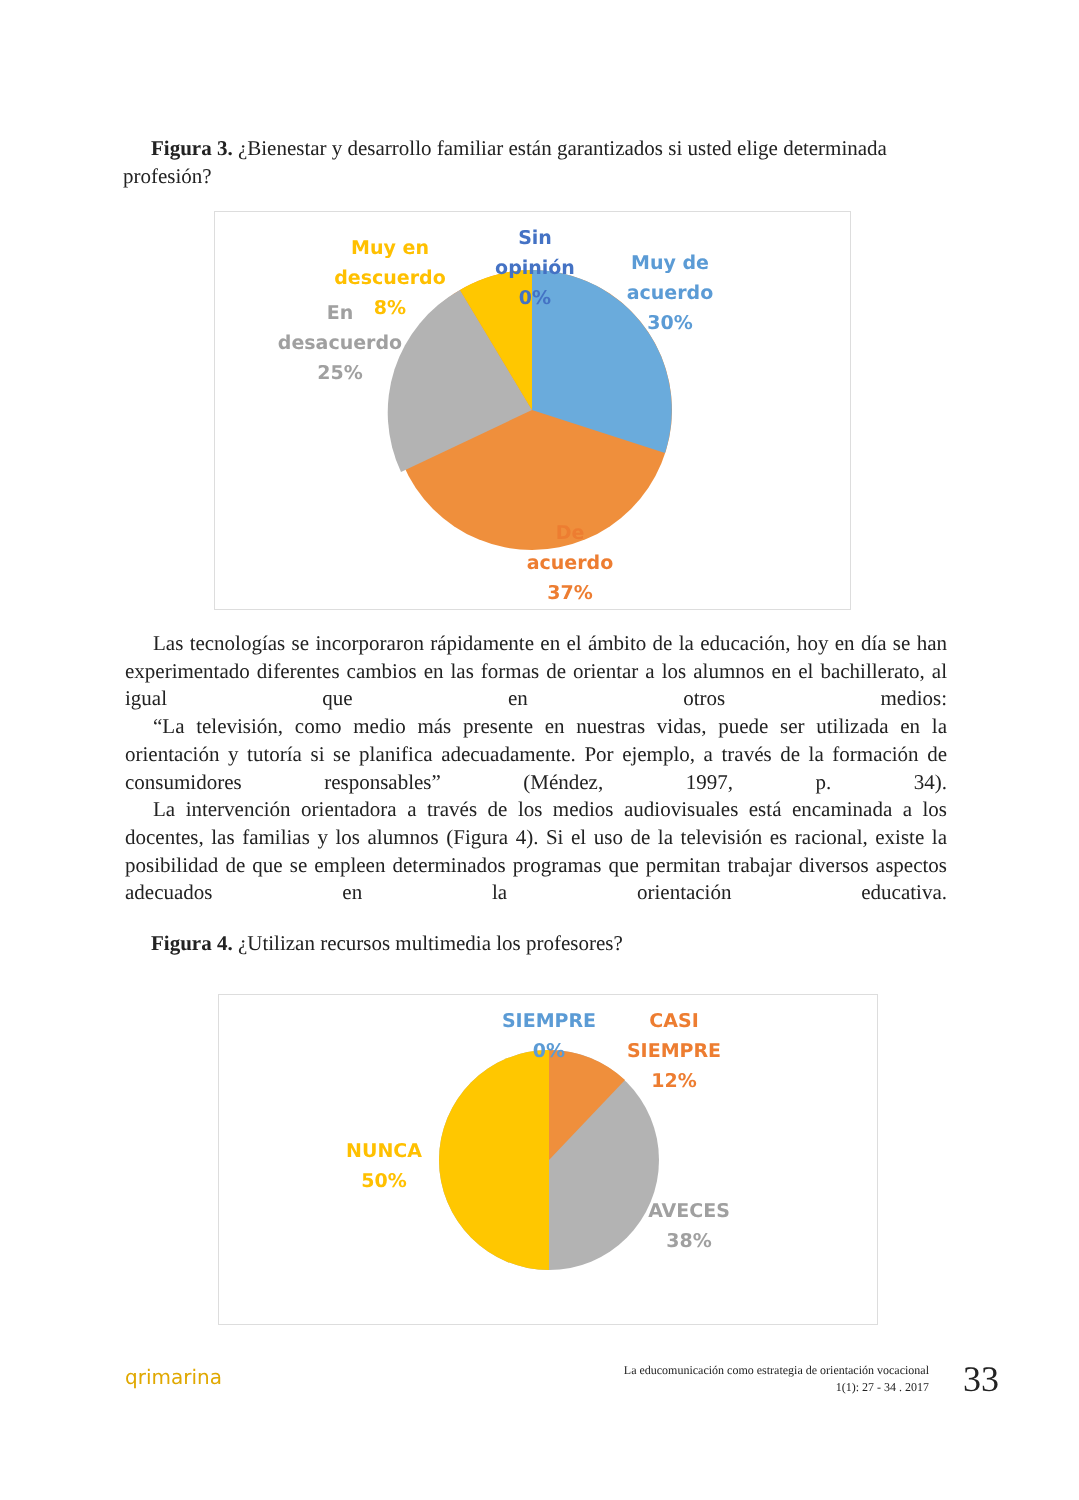Figura 3. ¿Bienestar y desarrollo familiar están garantizados si usted elige determinada profesión?
Muy en descuerdo
8%
En desacuerdo
25%
Sin opinión
0%
Muy de acuerdo
30%
De acuerdo
37%
Las tecnologías se incorporaron rápidamente en el ámbito de la educación, hoy en día se han experimentado diferentes cambios en las formas de orientar a los alumnos en el bachillerato, al igual que en otros medios:
“La televisión, como medio más presente en nuestras vidas, puede ser utilizada en la orientación y tutoría si se planifica adecuadamente. Por ejemplo, a través de la formación de consumidores responsables” (Méndez, 1997, p. 34).
La intervención orientadora a través de los medios audiovisuales está encaminada a los docentes, las familias y los alumnos (Figura 4). Si el uso de la televisión es racional, existe la posibilidad de que se empleen determinados programas que permitan trabajar diversos aspectos adecuados en la orientación educativa.
Figura 4. ¿Utilizan recursos multimedia los profesores?
SIEMPRE
0%
CASI SIEMPRE
12%
NUNCA
50%
AVECES
38%
qrimarina
La educomunicación como estrategia de orientación vocacional
1(1): 27 - 34 . 2017
33